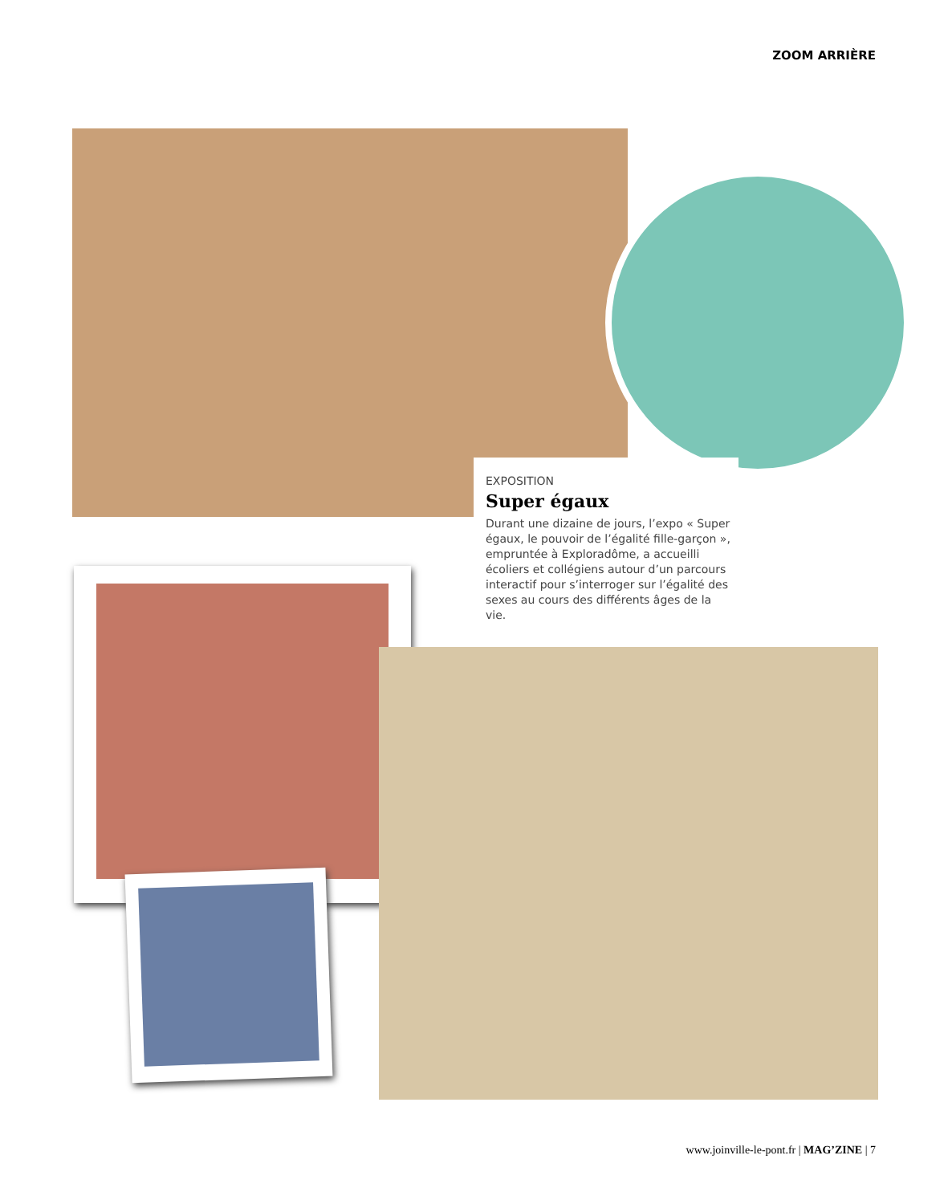ZOOM ARRIÈRE
EXPOSITION
Super égaux
Durant une dizaine de jours, l’expo « Super égaux, le pouvoir de l’égalité fille-garçon », empruntée à Exploradôme, a accueilli écoliers et collégiens autour d’un parcours interactif pour s’interroger sur l’égalité des sexes au cours des différents âges de la vie.
www.joinville-le-pont.fr | MAG’ZINE | 7